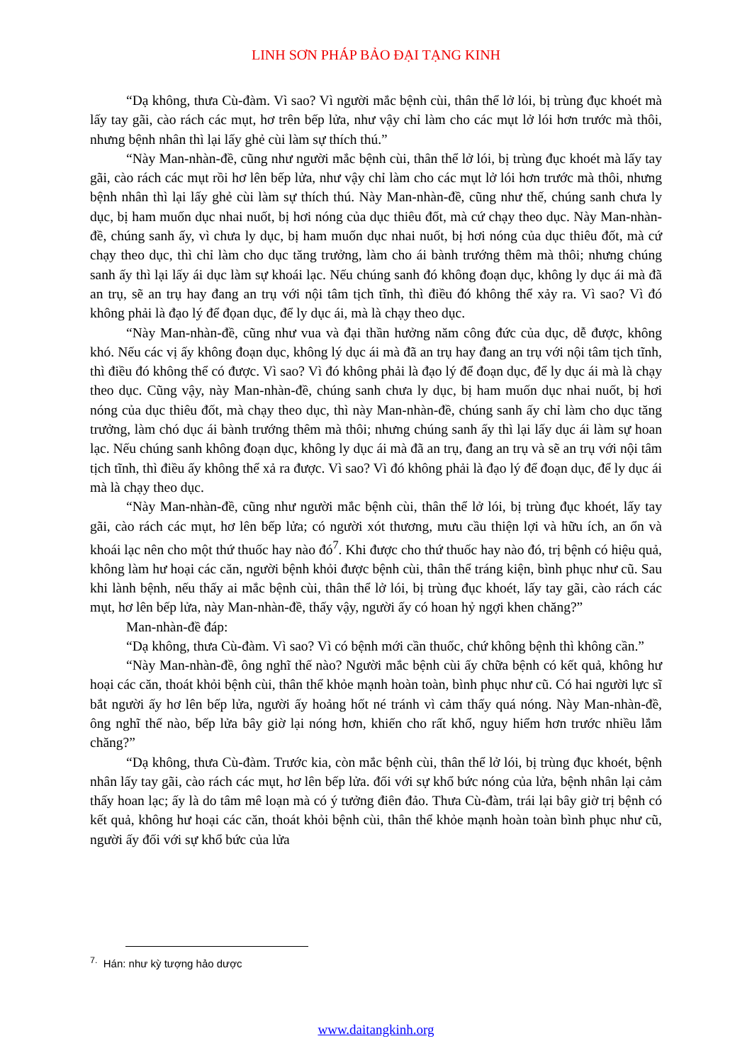LINH SƠN PHÁP BẢO ĐẠI TẠNG KINH
“Dạ không, thưa Cù-đàm. Vì sao? Vì người mắc bệnh cùi, thân thể lở lói, bị trùng đục khoét mà lấy tay gãi, cào rách các mụt, hơ trên bếp lửa, như vậy chỉ làm cho các mụt lở lói hơn trước mà thôi, nhưng bệnh nhân thì lại lấy ghẻ cùi làm sự thích thú.”
“Này Man-nhàn-đề, cũng như người mắc bệnh cùi, thân thể lở lói, bị trùng đục khoét mà lấy tay gãi, cào rách các mụt rồi hơ lên bếp lửa, như vậy chỉ làm cho các mụt lở lói hơn trước mà thôi, nhưng bệnh nhân thì lại lấy ghẻ cùi làm sự thích thú. Này Man-nhàn-đề, cũng như thế, chúng sanh chưa ly dục, bị ham muốn dục nhai nuốt, bị hơi nóng của dục thiêu đốt, mà cứ chạy theo dục. Này Man-nhàn-đề, chúng sanh ấy, vì chưa ly dục, bị ham muốn dục nhai nuốt, bị hơi nóng của dục thiêu đốt, mà cứ chạy theo dục, thì chỉ làm cho dục tăng trưởng, làm cho ái bành trướng thêm mà thôi; nhưng chúng sanh ấy thì lại lấy ái dục làm sự khoái lạc. Nếu chúng sanh đó không đoạn dục, không ly dục ái mà đã an trụ, sẽ an trụ hay đang an trụ với nội tâm tịch tĩnh, thì điều đó không thể xảy ra. Vì sao? Vì đó không phải là đạo lý để đọan dục, để ly dục ái, mà là chạy theo dục.
“Này Man-nhàn-đề, cũng như vua và đại thần hưởng năm công đức của dục, dễ được, không khó. Nếu các vị ấy không đoạn dục, không lý dục ái mà đã an trụ hay đang an trụ với nội tâm tịch tĩnh, thì điều đó không thể có được. Vì sao? Vì đó không phải là đạo lý để đoạn dục, để ly dục ái mà là chạy theo dục. Cũng vậy, này Man-nhàn-đề, chúng sanh chưa ly dục, bị ham muốn dục nhai nuốt, bị hơi nóng của dục thiêu đốt, mà chạy theo dục, thì này Man-nhàn-đề, chúng sanh ấy chỉ làm cho dục tăng trưởng, làm chó dục ái bành trướng thêm mà thôi; nhưng chúng sanh ấy thì lại lấy dục ái làm sự hoan lạc. Nếu chúng sanh không đoạn dục, không ly dục ái mà đã an trụ, đang an trụ và sẽ an trụ với nội tâm tịch tĩnh, thì điều ấy không thể xả ra được. Vì sao? Vì đó không phải là đạo lý để đoạn dục, để ly dục ái mà là chạy theo dục.
“Này Man-nhàn-đề, cũng như người mắc bệnh cùi, thân thể lở lói, bị trùng đục khoét, lấy tay gãi, cào rách các mụt, hơ lên bếp lửa; có người xót thương, mưu cầu thiện lợi và hữu ích, an ổn và khoái lạc nên cho một thứ thuốc hay nào đó<sup>7</sup>. Khi được cho thứ thuốc hay nào đó, trị bệnh có hiệu quả, không làm hư hoại các căn, người bệnh khỏi được bệnh cùi, thân thể tráng kiện, bình phục như cũ. Sau khi lành bệnh, nếu thấy ai mắc bệnh cùi, thân thể lở lói, bị trùng đục khoét, lấy tay gãi, cào rách các mụt, hơ lên bếp lửa, này Man-nhàn-đề, thấy vậy, người ấy có hoan hỷ ngợi khen chăng?”
Man-nhàn-đề đáp:
“Dạ không, thưa Cù-đàm. Vì sao? Vì có bệnh mới cần thuốc, chứ không bệnh thì không cần.”
“Này Man-nhàn-đề, ông nghĩ thế nào? Người mắc bệnh cùi ấy chữa bệnh có kết quả, không hư hoại các căn, thoát khỏi bệnh cùi, thân thể khỏe mạnh hoàn toàn, bình phục như cũ. Có hai người lực sĩ bắt người ấy hơ lên bếp lửa, người ấy hoảng hốt né tránh vì cảm thấy quá nóng. Này Man-nhàn-đề, ông nghĩ thế nào, bếp lửa bây giờ lại nóng hơn, khiến cho rất khổ, nguy hiểm hơn trước nhiều lắm chăng?”
“Dạ không, thưa Cù-đàm. Trước kia, còn mắc bệnh cùi, thân thể lở lói, bị trùng đục khoét, bệnh nhân lấy tay gãi, cào rách các mụt, hơ lên bếp lửa. đối với sự khổ bức nóng của lửa, bệnh nhân lại cảm thấy hoan lạc; ấy là do tâm mê loạn mà có ý tưởng điên đảo. Thưa Cù-đàm, trái lại bây giờ trị bệnh có kết quả, không hư hoại các căn, thoát khỏi bệnh cùi, thân thể khỏe mạnh hoàn toàn bình phục như cũ, người ấy đối với sự khổ bức của lửa
<sup>7.</sup> Hán: như kỳ tượng hảo dược
www.daitangkinh.org